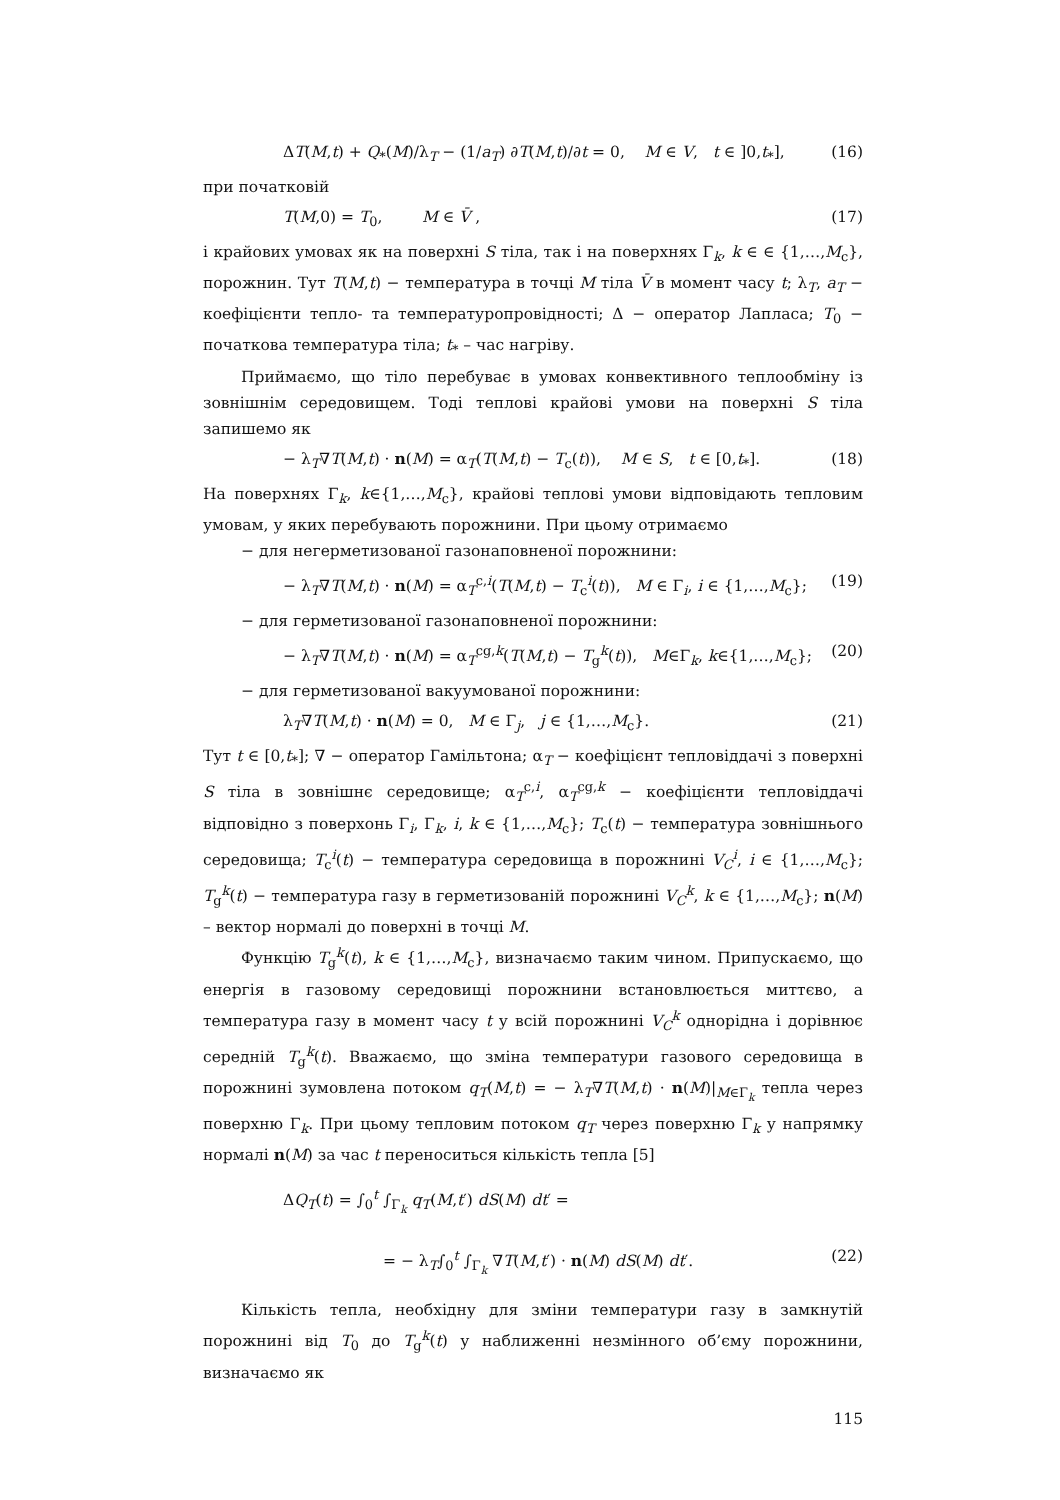ΔT(M,t) + Q<sub>*</sub>(M)/λ<sub>T</sub> − (1/a<sub>T</sub>) ∂T(M,t)/∂t = 0, M ∈ V, t ∈ ]0,t<sub>*</sub>], (16)
при початковій
T(M,0) = T<sub>0</sub>, M ∈ V̄ , (17)
і крайових умовах як на поверхні S тіла, так і на поверхнях Γ<sub>k</sub>, k ∈ ∈ {1,…,M<sub>c</sub>}, порожнин. Тут T(M,t) − температура в точці M тіла V̄ в момент часу t; λ<sub>T</sub>, a<sub>T</sub> − коефіцієнти тепло- та температуропровідності; Δ − оператор Лапласа; T<sub>0</sub> − початкова температура тіла; t<sub>*</sub> – час нагріву.
Приймаємо, що тіло перебуває в умовах конвективного теплообміну із зовнішнім середовищем. Тоді теплові крайові умови на поверхні S тіла запишемо як
− λ<sub>T</sub>∇T(M,t) · n(M) = α<sub>T</sub>(T(M,t) − T<sub>c</sub>(t)), M ∈ S, t ∈ [0,t<sub>*</sub>]. (18)
На поверхнях Γ<sub>k</sub>, k∈{1,…,M<sub>c</sub>}, крайові теплові умови відповідають тепловим умовам, у яких перебувають порожнини. При цьому отримаємо
− для негерметизованої газонаповненої порожнини:
− λ<sub>T</sub>∇T(M,t) · n(M) = α<sub>T</sub><sup>c,i</sup>(T(M,t) − T<sub>c</sub><sup>i</sup>(t)), M ∈ Γ<sub>i</sub>, i ∈ {1,…,M<sub>c</sub>}; (19)
− для герметизованої газонаповненої порожнини:
− λ<sub>T</sub>∇T(M,t) · n(M) = α<sub>T</sub><sup>cg,k</sup>(T(M,t) − T<sub>g</sub><sup>k</sup>(t)), M∈Γ<sub>k</sub>, k∈{1,…,M<sub>c</sub>}; (20)
− для герметизованої вакуумованої порожнини:
λ<sub>T</sub>∇T(M,t) · n(M) = 0, M ∈ Γ<sub>j</sub>, j ∈ {1,…,M<sub>c</sub>}. (21)
Тут t ∈ [0,t<sub>*</sub>]; ∇ − оператор Гамільтона; α<sub>T</sub> − коефіцієнт тепловіддачі з поверхні S тіла в зовнішнє середовище; α<sub>T</sub><sup>c,i</sup>, α<sub>T</sub><sup>cg,k</sup> − коефіцієнти тепловіддачі відповідно з поверхонь Γ<sub>i</sub>, Γ<sub>k</sub>, i, k ∈ {1,…,M<sub>c</sub>}; T<sub>c</sub>(t) − температура зовнішнього середовища; T<sub>c</sub><sup>i</sup>(t) − температура середовища в порожнині V<sub>C</sub><sup>i</sup>, i ∈ {1,…,M<sub>c</sub>}; T<sub>g</sub><sup>k</sup>(t) − температура газу в герметизованій порожнині V<sub>C</sub><sup>k</sup>, k ∈ {1,…,M<sub>c</sub>}; n(M) – вектор нормалі до поверхні в точці M.
Функцію T<sub>g</sub><sup>k</sup>(t), k ∈ {1,…,M<sub>c</sub>}, визначаємо таким чином. Припускаємо, що енергія в газовому середовищі порожнини встановлюється миттєво, а температура газу в момент часу t у всій порожнині V<sub>C</sub><sup>k</sup> однорідна і дорівнює середній T<sub>g</sub><sup>k</sup>(t). Вважаємо, що зміна температури газового середовища в порожнині зумовлена потоком q<sub>T</sub>(M,t) = − λ<sub>T</sub>∇T(M,t) · n(M)|<sub>M∈Γ<sub>k</sub></sub> тепла через поверхню Γ<sub>k</sub>. При цьому тепловим потоком q<sub>T</sub> через поверхню Γ<sub>k</sub> у напрямку нормалі n(M) за час t переноситься кількість тепла [5]
ΔQ<sub>T</sub>(t) = ∫<sub>0</sub><sup>t</sup> ∫<sub>Γ<sub>k</sub></sub> q<sub>T</sub>(M,t′) dS(M) dt′ =
= − λ<sub>T</sub>∫<sub>0</sub><sup>t</sup> ∫<sub>Γ<sub>k</sub></sub> ∇T(M,t′) · n(M) dS(M) dt′. (22)
Кількість тепла, необхідну для зміни температури газу в замкнутій порожнині від T<sub>0</sub> до T<sub>g</sub><sup>k</sup>(t) у наближенні незмінного об’єму порожнини, визначаємо як
115